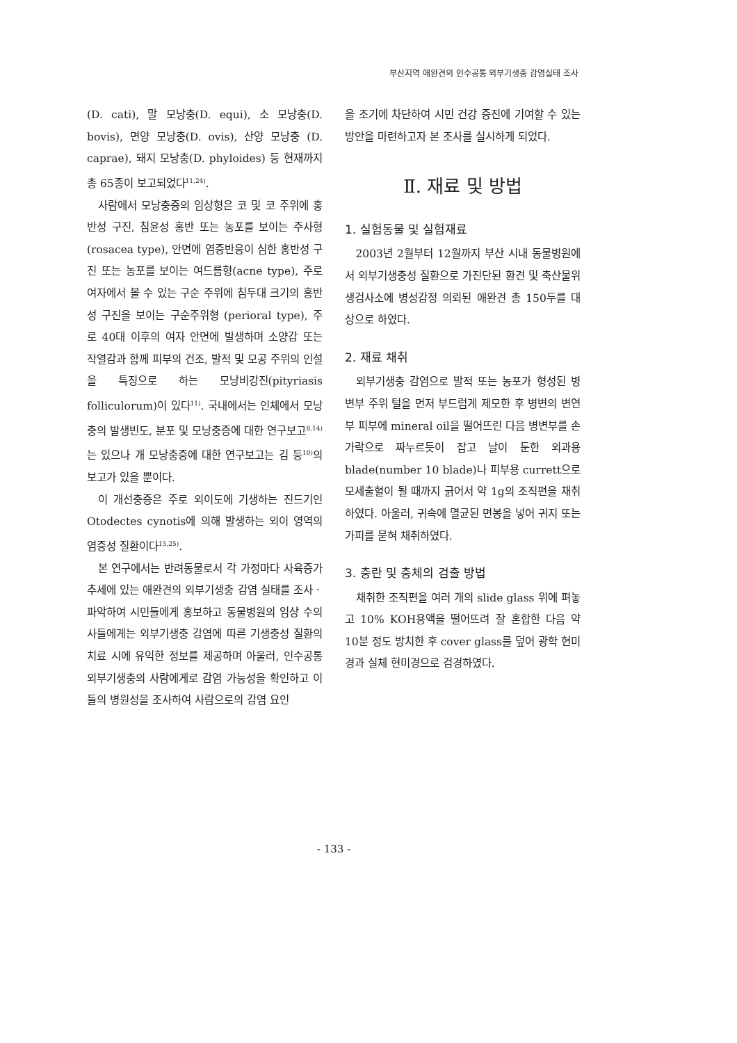부산지역 애완견의 인수공통 외부기생충 감염실태 조사
(D. cati), 말 모낭충(D. equi), 소 모낭충(D. bovis), 면양 모낭충(D. ovis), 산양 모낭충 (D. caprae), 돼지 모낭충(D. phyloides) 등 현재까지 총 65종이 보고되었다<sup>11,24)</sup>.
사람에서 모낭충증의 임상형은 코 및 코 주위에 홍반성 구진, 침윤성 홍반 또는 농포를 보이는 주사형(rosacea type), 안면에 염증반응이 심한 홍반성 구진 또는 농포를 보이는 여드름형(acne type), 주로 여자에서 볼 수 있는 구순 주위에 침두대 크기의 홍반성 구진을 보이는 구순주위형 (perioral type), 주로 40대 이후의 여자 안면에 발생하며 소양감 또는 작열감과 함께 피부의 건조, 발적 및 모공 주위의 인설을 특징으로 하는 모낭비강진(pityriasis folliculorum)이 있다<sup>11)</sup>. 국내에서는 인체에서 모낭충의 발생빈도, 분포 및 모낭충증에 대한 연구보고<sup>8,14)</sup>는 있으나 개 모낭충증에 대한 연구보고는 김 등<sup>10)</sup>의 보고가 있을 뿐이다.
이 개선충증은 주로 외이도에 기생하는 진드기인 Otodectes cynotis에 의해 발생하는 외이 영역의 염증성 질환이다<sup>15,25)</sup>.
본 연구에서는 반려동물로서 각 가정마다 사육증가 추세에 있는 애완견의 외부기생충 감염 실태를 조사ㆍ파악하여 시민들에게 홍보하고 동물병원의 임상 수의사들에게는 외부기생충 감염에 따른 기생충성 질환의 치료 시에 유익한 정보를 제공하며 아울러, 인수공통외부기생충의 사람에게로 감염 가능성을 확인하고 이들의 병원성을 조사하여 사람으로의 감염 요인
을 조기에 차단하여 시민 건강 증진에 기여할 수 있는 방안을 마련하고자 본 조사를 실시하게 되었다.
Ⅱ. 재료 및 방법
1. 실험동물 및 실험재료
2003년 2월부터 12월까지 부산 시내 동물병원에서 외부기생충성 질환으로 가진단된 환견 및 축산물위생검사소에 병성감정 의뢰된 애완견 총 150두를 대상으로 하였다.
2. 재료 채취
외부기생충 감염으로 발적 또는 농포가 형성된 병변부 주위 털을 먼저 부드럽게 제모한 후 병변의 변연부 피부에 mineral oil을 떨어뜨린 다음 병변부를 손가락으로 짜누르듯이 잡고 날이 둔한 외과용 blade(number 10 blade)나 피부용 currett으로 모세출혈이 될 때까지 긁어서 약 1g의 조직편을 채취하였다. 아울러, 귀속에 멸균된 면봉을 넣어 귀지 또는 가피를 묻혀 채취하였다.
3. 충란 및 충체의 검출 방법
채취한 조직편을 여러 개의 slide glass 위에 펴놓고 10% KOH용액을 떨어뜨려 잘 혼합한 다음 약 10분 정도 방치한 후 cover glass를 덮어 광학 현미경과 실체 현미경으로 검경하였다.
- 133 -